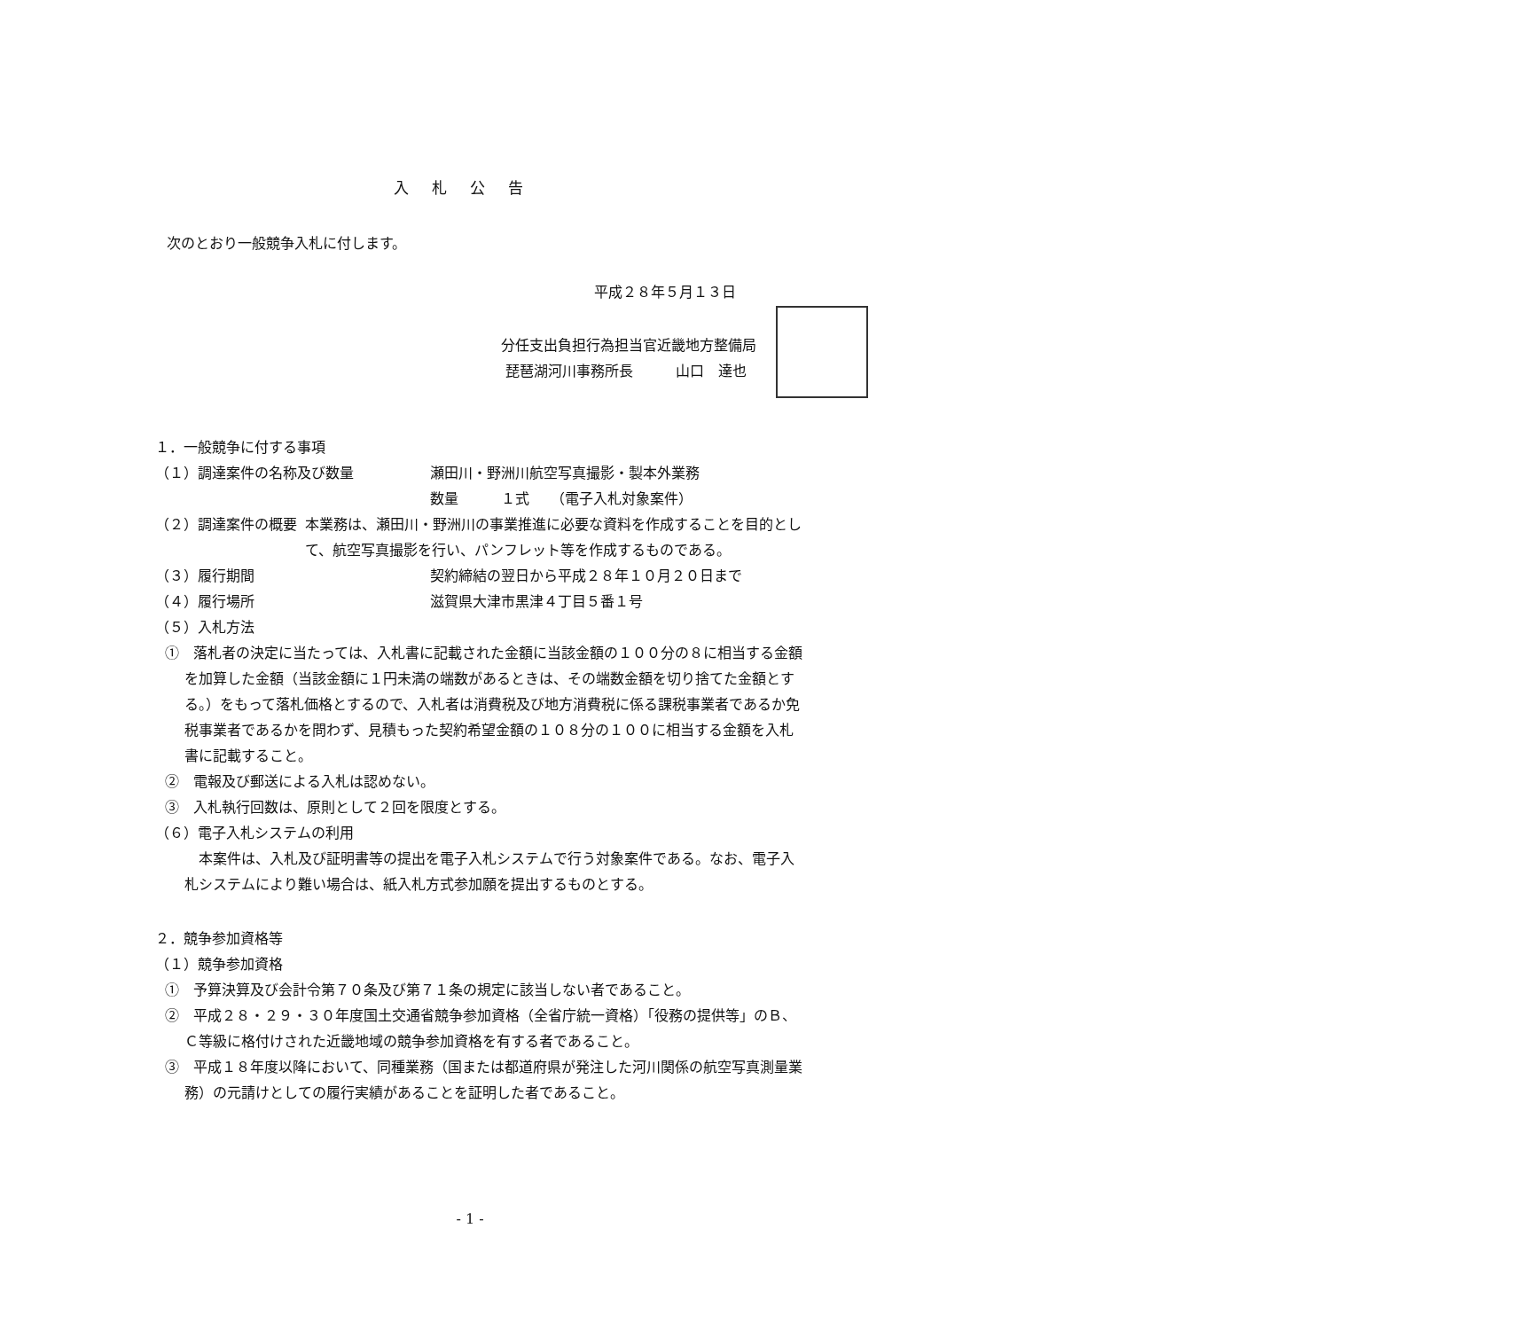入札公告
次のとおり一般競争入札に付します。
平成２８年５月１３日
分任支出負担行為担当官近畿地方整備局
琵琶湖河川事務所長　　　山口　達也
１．一般競争に付する事項
（１）調達案件の名称及び数量 瀬田川・野洲川航空写真撮影・製本外業務
数量　　　１式　　（電子入札対象案件）
（２）調達案件の概要 本業務は、瀬田川・野洲川の事業推進に必要な資料を作成することを目的として、航空写真撮影を行い、パンフレット等を作成するものである。
（３）履行期間 契約締結の翌日から平成２８年１０月２０日まで
（４）履行場所 滋賀県大津市黒津４丁目５番１号
（５）入札方法
①　落札者の決定に当たっては、入札書に記載された金額に当該金額の１００分の８に相当する金額を加算した金額（当該金額に１円未満の端数があるときは、その端数金額を切り捨てた金額とする。）をもって落札価格とするので、入札者は消費税及び地方消費税に係る課税事業者であるか免税事業者であるかを問わず、見積もった契約希望金額の１０８分の１００に相当する金額を入札書に記載すること。
②　電報及び郵送による入札は認めない。
③　入札執行回数は、原則として２回を限度とする。
（６）電子入札システムの利用
　本案件は、入札及び証明書等の提出を電子入札システムで行う対象案件である。なお、電子入札システムにより難い場合は、紙入札方式参加願を提出するものとする。
２．競争参加資格等
（１）競争参加資格
①　予算決算及び会計令第７０条及び第７１条の規定に該当しない者であること。
②　平成２８・２９・３０年度国土交通省競争参加資格（全省庁統一資格）「役務の提供等」のＢ、Ｃ等級に格付けされた近畿地域の競争参加資格を有する者であること。
③　平成１８年度以降において、同種業務（国または都道府県が発注した河川関係の航空写真測量業務）の元請けとしての履行実績があることを証明した者であること。
- 1 -